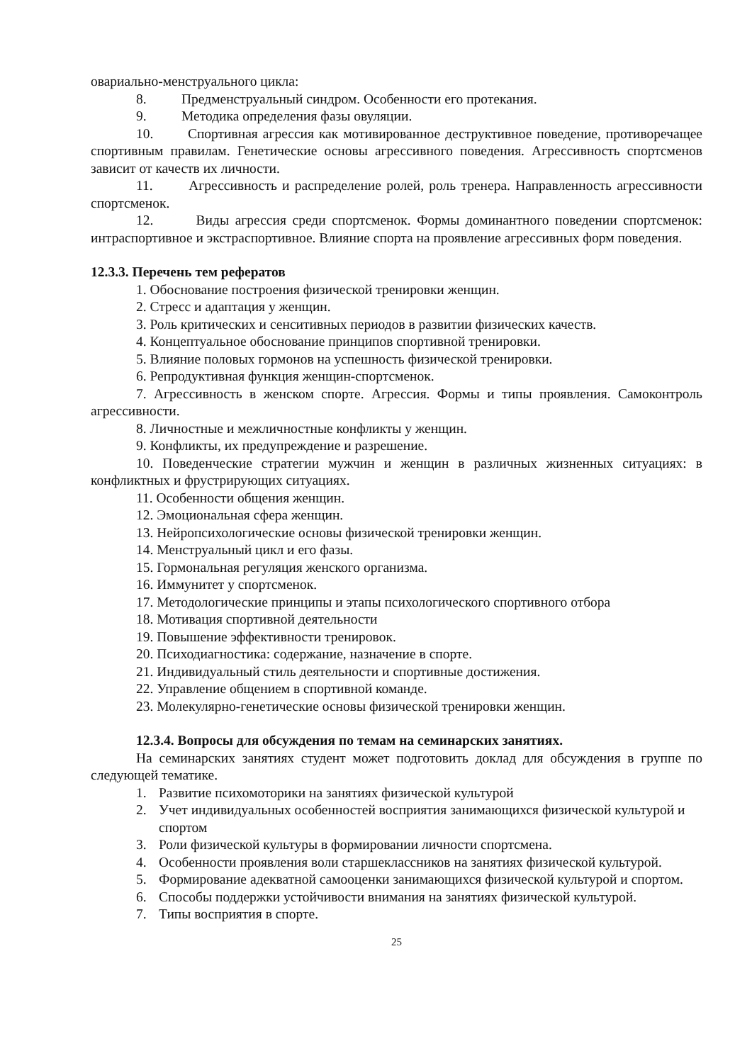овариально-менструального цикла:
8. Предменструальный синдром. Особенности его протекания.
9. Методика определения фазы овуляции.
10. Спортивная агрессия как мотивированное деструктивное поведение, противоречащее спортивным правилам. Генетические основы агрессивного поведения. Агрессивность спортсменов зависит от качеств их личности.
11. Агрессивность и распределение ролей, роль тренера. Направленность агрессивности спортсменок.
12. Виды агрессия среди спортсменок. Формы доминантного поведении спортсменок: интраспортивное и экстраспортивное. Влияние спорта на проявление агрессивных форм поведения.
12.3.3. Перечень тем рефератов
1. Обоснование построения физической тренировки женщин.
2. Стресс и адаптация у женщин.
3. Роль критических и сенситивных периодов в развитии физических качеств.
4. Концептуальное обоснование принципов спортивной тренировки.
5. Влияние половых гормонов на успешность физической тренировки.
6. Репродуктивная функция женщин-спортсменок.
7. Агрессивность в женском спорте. Агрессия. Формы и типы проявления. Самоконтроль агрессивности.
8. Личностные и межличностные конфликты у женщин.
9. Конфликты, их предупреждение и разрешение.
10. Поведенческие стратегии мужчин и женщин в различных жизненных ситуациях: в конфликтных и фрустрирующих ситуациях.
11. Особенности общения женщин.
12. Эмоциональная сфера женщин.
13. Нейропсихологические основы физической тренировки женщин.
14. Менструальный цикл и его фазы.
15. Гормональная регуляция женского организма.
16. Иммунитет у спортсменок.
17. Методологические принципы и этапы психологического спортивного отбора
18. Мотивация спортивной деятельности
19. Повышение эффективности тренировок.
20. Психодиагностика: содержание, назначение в спорте.
21. Индивидуальный стиль деятельности и спортивные достижения.
22. Управление общением в спортивной команде.
23. Молекулярно-генетические основы физической тренировки женщин.
12.3.4. Вопросы для обсуждения по темам на семинарских занятиях.
На семинарских занятиях студент может подготовить доклад для обсуждения в группе по следующей тематике.
1. Развитие психомоторики на занятиях физической культурой
2. Учет индивидуальных особенностей восприятия занимающихся физической культурой и спортом
3. Роли физической культуры в формировании личности спортсмена.
4. Особенности проявления воли старшеклассников на занятиях физической культурой.
5. Формирование адекватной самооценки занимающихся физической культурой и спортом.
6. Способы поддержки устойчивости внимания на занятиях физической культурой.
7. Типы восприятия в спорте.
25